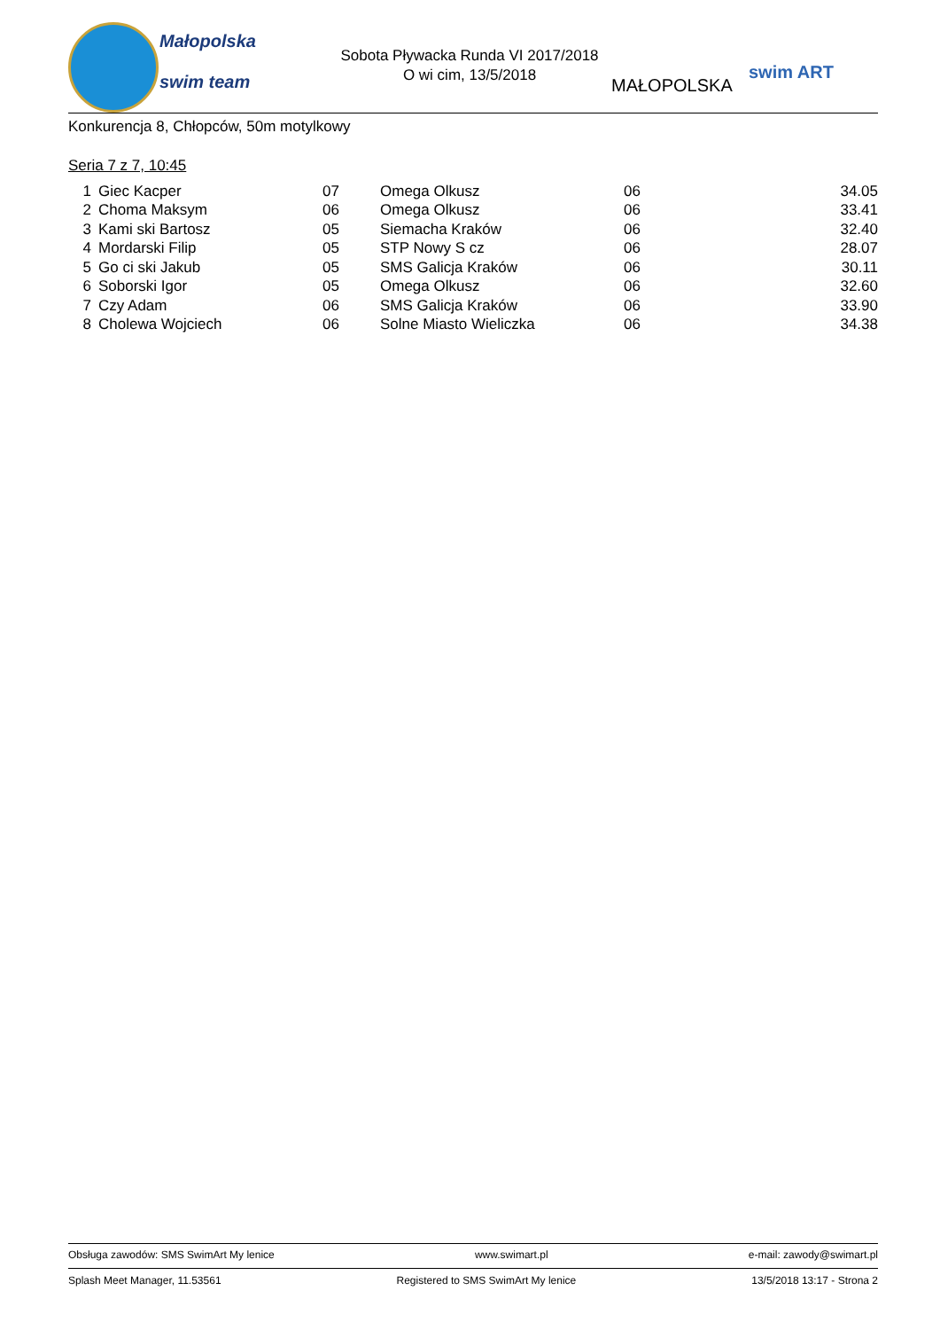Małopolska
swim team
Sobota Pływacka Runda VI 2017/2018
O wi cim, 13/5/2018
MAŁOPOLSKA
swim ART
Konkurencja 8, Chłopców, 50m motylkowy
Seria 7 z 7, 10:45
| 1 | Giec Kacper | 07 | Omega Olkusz | 06 | 34.05 |
| 2 | Choma Maksym | 06 | Omega Olkusz | 06 | 33.41 |
| 3 | Kami ski Bartosz | 05 | Siemacha Kraków | 06 | 32.40 |
| 4 | Mordarski Filip | 05 | STP Nowy S cz | 06 | 28.07 |
| 5 | Go ci ski Jakub | 05 | SMS Galicja Kraków | 06 | 30.11 |
| 6 | Soborski Igor | 05 | Omega Olkusz | 06 | 32.60 |
| 7 | Czy Adam | 06 | SMS Galicja Kraków | 06 | 33.90 |
| 8 | Cholewa Wojciech | 06 | Solne Miasto Wieliczka | 06 | 34.38 |
Obsługa zawodów: SMS SwimArt My lenice www.swimart.pl e-mail: zawody@swimart.pl
Splash Meet Manager, 11.53561 Registered to SMS SwimArt My lenice 13/5/2018 13:17 - Strona 2